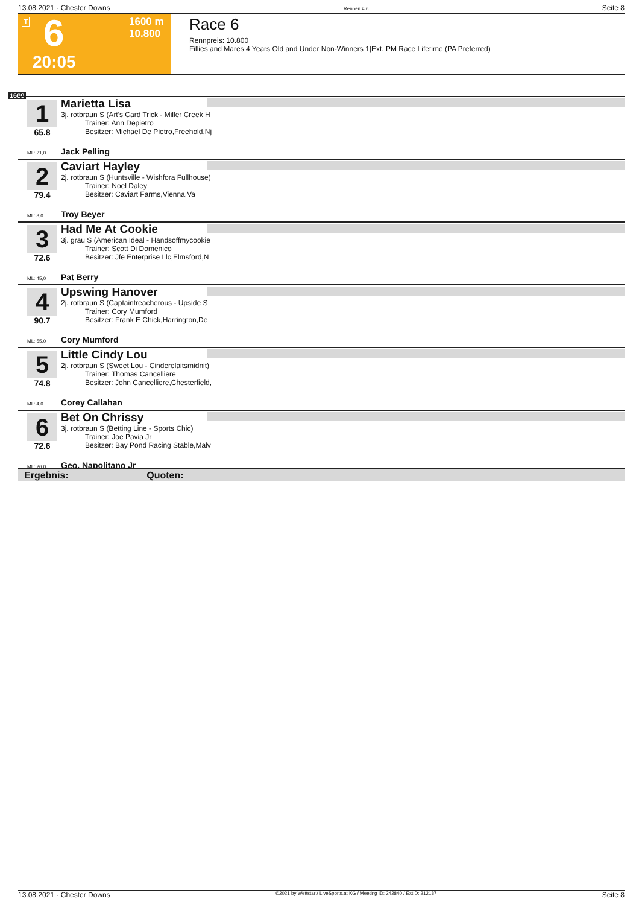13.08.2021 - Chester Downs Rennen # 6 Seite 8
T 6 1600 m
10.800
20:05
Race 6
Rennpreis: 10.800
Fillies and Mares 4 Years Old and Under Non-Winners 1|Ext. PM Race Lifetime (PA Preferred)
1600
1
65.8
Marietta Lisa
3j. rotbraun S (Art's Card Trick - Miller Creek H
Trainer: Ann Depietro
Besitzer: Michael De Pietro,Freehold,Nj
ML: 21,0 Jack Pelling
2
79.4
Caviart Hayley
2j. rotbraun S (Huntsville - Wishfora Fullhouse)
Trainer: Noel Daley
Besitzer: Caviart Farms,Vienna,Va
ML: 8,0 Troy Beyer
3
72.6
Had Me At Cookie
3j. grau S (American Ideal - Handsoffmycookie
Trainer: Scott Di Domenico
Besitzer: Jfe Enterprise Llc,Elmsford,N
ML: 45,0 Pat Berry
4
90.7
Upswing Hanover
2j. rotbraun S (Captaintreacherous - Upside S
Trainer: Cory Mumford
Besitzer: Frank E Chick,Harrington,De
ML: 55,0 Cory Mumford
5
74.8
Little Cindy Lou
2j. rotbraun S (Sweet Lou - Cinderelaitsmidnit)
Trainer: Thomas Cancelliere
Besitzer: John Cancelliere,Chesterfield,
ML: 4,0 Corey Callahan
6
72.6
Bet On Chrissy
3j. rotbraun S (Betting Line - Sports Chic)
Trainer: Joe Pavia Jr
Besitzer: Bay Pond Racing Stable,Malv
ML: 26,0 Geo. Napolitano Jr
Ergebnis: Quoten:
13.08.2021 - Chester Downs ©2021 by Wettstar / LiveSports.at KG / Meeting ID: 242840 / ExtID: 212187 Seite 8